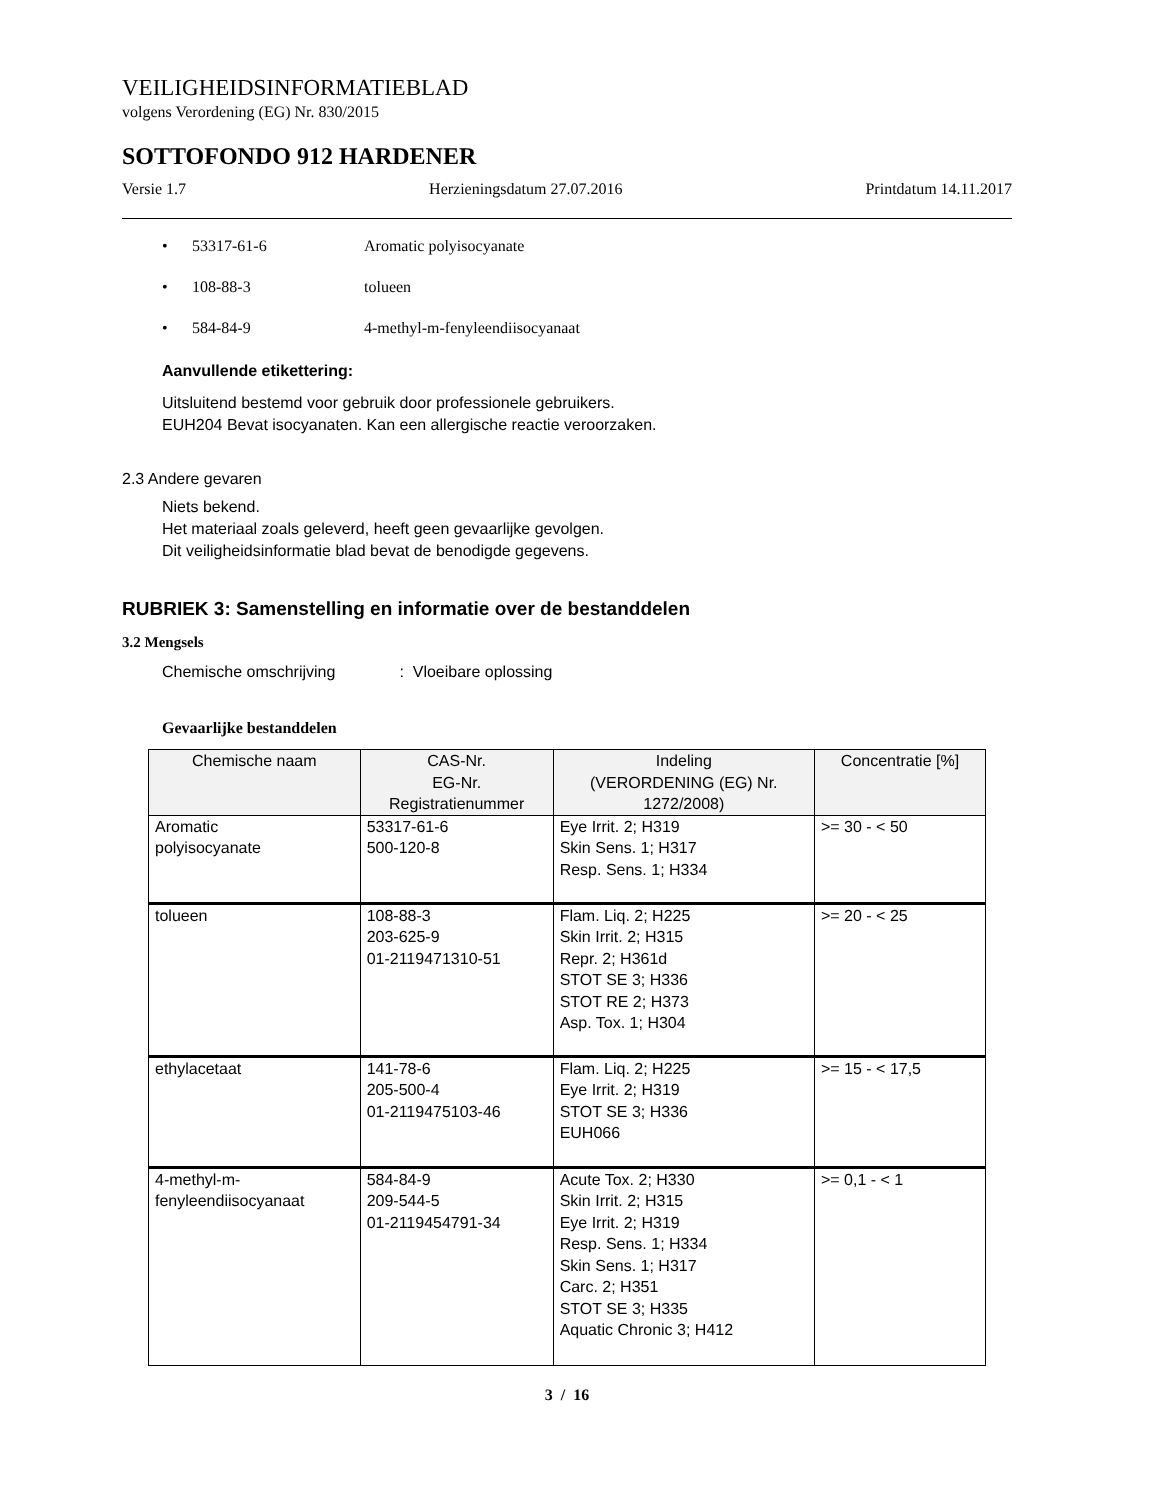VEILIGHEIDSINFORMATIEBLAD
volgens Verordening (EG) Nr. 830/2015
SOTTOFONDO 912 HARDENER
Versie 1.7 Herzieningsdatum 27.07.2016 Printdatum 14.11.2017
• 53317-61-6 Aromatic polyisocyanate
• 108-88-3 tolueen
• 584-84-9 4-methyl-m-fenyleendiisocyanaat
Aanvullende etikettering:
Uitsluitend bestemd voor gebruik door professionele gebruikers.
EUH204 Bevat isocyanaten. Kan een allergische reactie veroorzaken.
2.3 Andere gevaren
Niets bekend.
Het materiaal zoals geleverd, heeft geen gevaarlijke gevolgen.
Dit veiligheidsinformatie blad bevat de benodigde gegevens.
RUBRIEK 3: Samenstelling en informatie over de bestanddelen
3.2 Mengsels
Chemische omschrijving: Vloeibare oplossing
Gevaarlijke bestanddelen
| Chemische naam | CAS-Nr. EG-Nr. Registratienummer | Indeling (VERORDENING (EG) Nr. 1272/2008) | Concentratie [%] |
| --- | --- | --- | --- |
| Aromatic polyisocyanate | 53317-61-6 500-120-8 | Eye Irrit. 2; H319 Skin Sens. 1; H317 Resp. Sens. 1; H334 | >= 30 - < 50 |
| tolueen | 108-88-3 203-625-9 01-2119471310-51 | Flam. Liq. 2; H225 Skin Irrit. 2; H315 Repr. 2; H361d STOT SE 3; H336 STOT RE 2; H373 Asp. Tox. 1; H304 | >= 20 - < 25 |
| ethylacetaat | 141-78-6 205-500-4 01-2119475103-46 | Flam. Liq. 2; H225 Eye Irrit. 2; H319 STOT SE 3; H336 EUH066 | >= 15 - < 17,5 |
| 4-methyl-m- fenyleendiisocyanaat | 584-84-9 209-544-5 01-2119454791-34 | Acute Tox. 2; H330 Skin Irrit. 2; H315 Eye Irrit. 2; H319 Resp. Sens. 1; H334 Skin Sens. 1; H317 Carc. 2; H351 STOT SE 3; H335 Aquatic Chronic 3; H412 | >= 0,1 - < 1 |
3 / 16